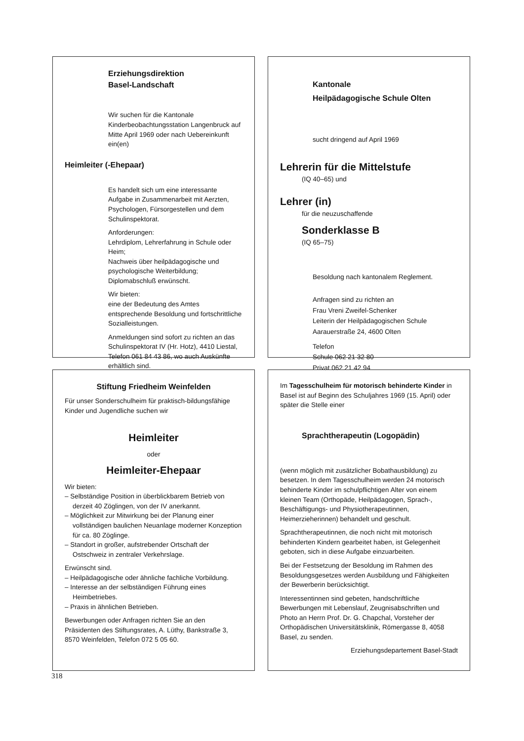Erziehungsdirektion
Basel-Landschaft
Wir suchen für die Kantonale Kinderbeobachtungsstation Langenbruck auf Mitte April 1969 oder nach Uebereinkunft ein(en)
Heimleiter (-Ehepaar)
Es handelt sich um eine interessante Aufgabe in Zusammenarbeit mit Aerzten, Psychologen, Fürsorgestellen und dem Schulinspektorat.
Anforderungen:
Lehrdiplom, Lehrerfahrung in Schule oder Heim;
Nachweis über heilpädagogische und psychologische Weiterbildung; Diplomabschluß erwünscht.
Wir bieten:
eine der Bedeutung des Amtes entsprechende Besoldung und fortschrittliche Sozialleistungen.
Anmeldungen sind sofort zu richten an das Schulinspektorat IV (Hr. Hotz), 4410 Liestal, Telefon 061 84 43 86, wo auch Auskünfte erhältlich sind.
Kantonale
Heilpädagogische Schule Olten
sucht dringend auf April 1969
Lehrerin für die Mittelstufe
(IQ 40–65) und
Lehrer (in)
für die neuzuschaffende
Sonderklasse B
(IQ 65–75)
Besoldung nach kantonalem Reglement.
Anfragen sind zu richten an
Frau Vreni Zweifel-Schenker
Leiterin der Heilpädagogischen Schule
Aarauerstraße 24, 4600 Olten
Telefon
Schule 062 21 32 80
Privat 062 21 42 94
Stiftung Friedheim Weinfelden
Für unser Sonderschulheim für praktisch-bildungsfähige Kinder und Jugendliche suchen wir
Heimleiter
oder
Heimleiter-Ehepaar
Wir bieten:
– Selbständige Position in überblickbarem Betrieb von derzeit 40 Zöglingen, von der IV anerkannt.
– Möglichkeit zur Mitwirkung bei der Planung einer vollständigen baulichen Neuanlage moderner Konzeption für ca. 80 Zöglinge.
– Standort in großer, aufstrebender Ortschaft der Ostschweiz in zentraler Verkehrslage.
Erwünscht sind.
– Heilpädagogische oder ähnliche fachliche Vorbildung.
– Interesse an der selbständigen Führung eines Heimbetriebes.
– Praxis in ähnlichen Betrieben.
Bewerbungen oder Anfragen richten Sie an den Präsidenten des Stiftungsrates, A. Lüthy, Bankstraße 3, 8570 Weinfelden, Telefon 072 5 05 60.
Im Tagesschulheim für motorisch behinderte Kinder in Basel ist auf Beginn des Schuljahres 1969 (15. April) oder später die Stelle einer
Sprachtherapeutin (Logopädin)
(wenn möglich mit zusätzlicher Bobathausbildung) zu besetzen. In dem Tagesschulheim werden 24 motorisch behinderte Kinder im schulpflichtigen Alter von einem kleinen Team (Orthopäde, Heilpädagogen, Sprach-, Beschäftigungs- und Physiotherapeutinnen, Heimerzieherinnen) behandelt und geschult.
Sprachtherapeutinnen, die noch nicht mit motorisch behinderten Kindern gearbeitet haben, ist Gelegenheit geboten, sich in diese Aufgabe einzuarbeiten.
Bei der Festsetzung der Besoldung im Rahmen des Besoldungsgesetzes werden Ausbildung und Fähigkeiten der Bewerberin berücksichtigt.
Interessentinnen sind gebeten, handschriftliche Bewerbungen mit Lebenslauf, Zeugnisabschriften und Photo an Herrn Prof. Dr. G. Chapchal, Vorsteher der Orthopädischen Universitätsklinik, Römergasse 8, 4058 Basel, zu senden.
Erziehungsdepartement Basel-Stadt
318